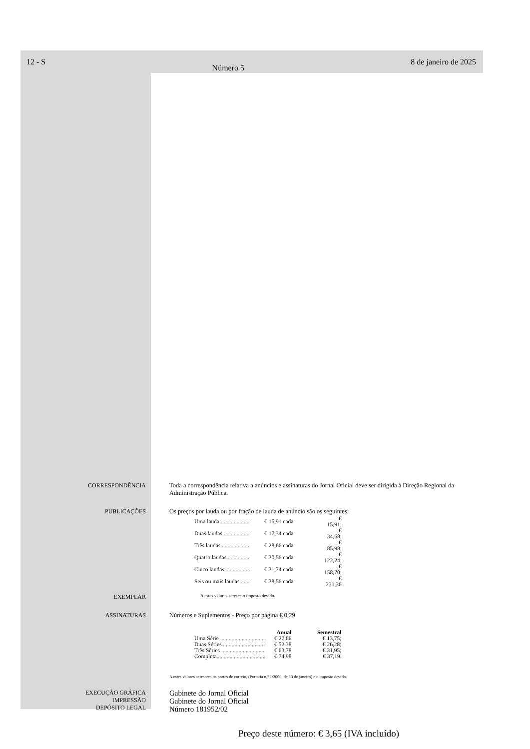12 - S Número 5 8 de janeiro de 2025
CORRESPONDÊNCIA Toda a correspondência relativa a anúncios e assinaturas do Jornal Oficial deve ser dirigida à Direção Regional da Administração Pública.
PUBLICAÇÕES Os preços por lauda ou por fração de lauda de anúncio são os seguintes:
| Uma lauda..................... | € 15,91 cada | € 15,91; |
| Duas laudas................... | € 17,34 cada | € 34,68; |
| Três laudas.................... | € 28,66 cada | € 85,98; |
| Quatro laudas................ | € 30,56 cada | € 122,24; |
| Cinco laudas.................. | € 31,74 cada | € 158,70; |
| Seis ou mais laudas....... | € 38,56 cada | € 231,36 |
EXEMPLAR
A estes valores acresce o imposto devido.
ASSINATURAS Números e Suplementos - Preço por página € 0,29
| | Anual | Semestral |
| --- | --- | --- |
| Uma Série ............................... | € 27,66 | € 13,75; |
| Duas Séries ............................. | € 52,38 | € 26,28; |
| Três Séries .............................. | € 63,78 | € 31,95; |
| Completa.................................. | € 74,98 | € 37,19. |
A estes valores acrescem os portes de correio, (Portaria n.º 1/2006, de 13 de janeiro) e o imposto devido.
EXECUÇÃO GRÁFICA
IMPRESSÃO
DEPÓSITO LEGAL
Gabinete do Jornal Oficial
Gabinete do Jornal Oficial
Número 181952/02
Preço deste número: € 3,65 (IVA incluído)